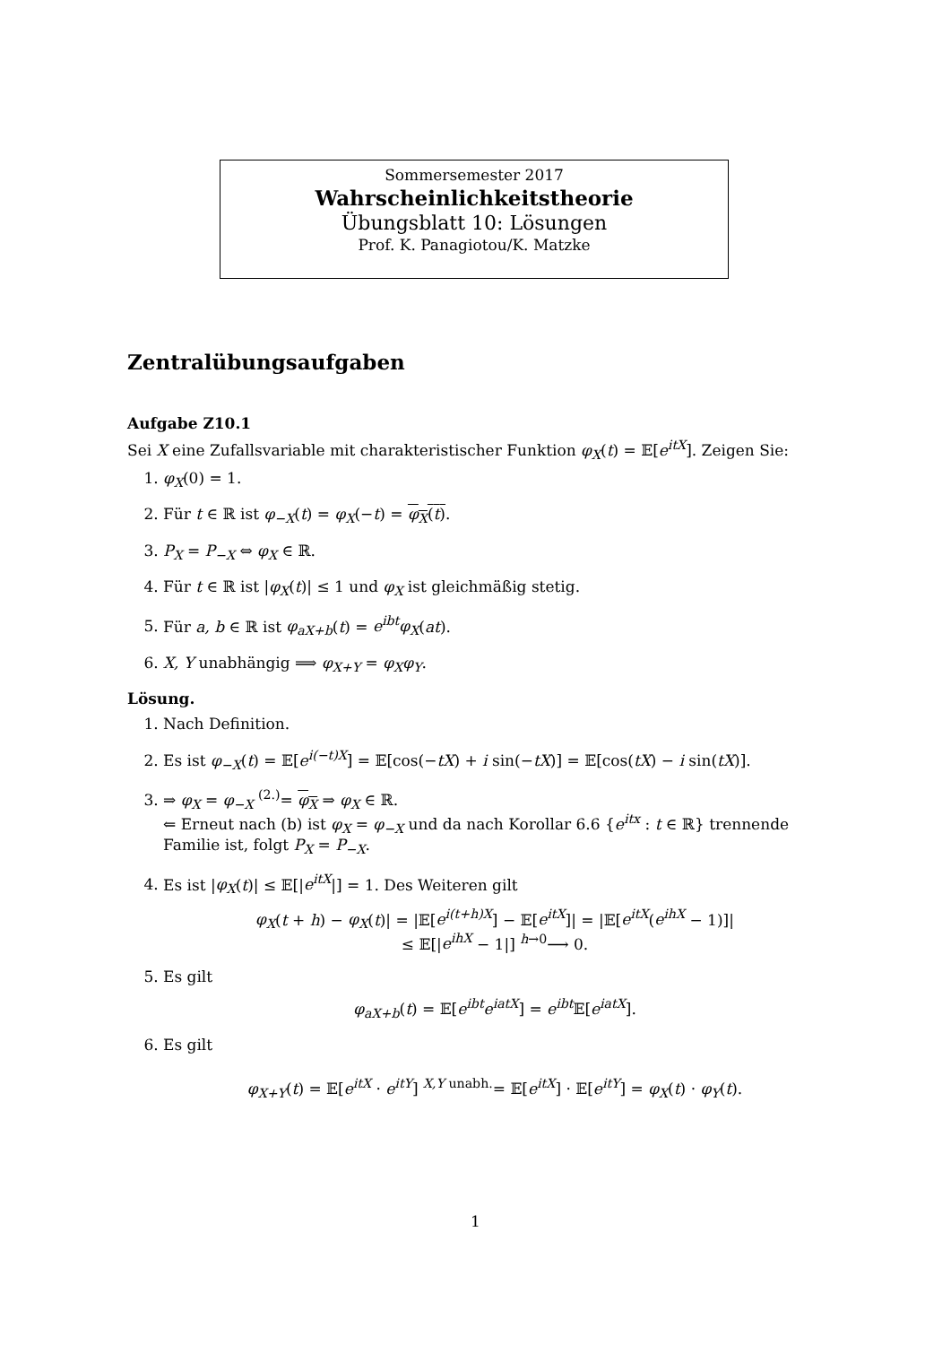Sommersemester 2017
Wahrscheinlichkeitstheorie
Übungsblatt 10: Lösungen
Prof. K. Panagiotou/K. Matzke
Zentralübungsaufgaben
Aufgabe Z10.1
Sei X eine Zufallsvariable mit charakteristischer Funktion φ<sub>X</sub>(t) = 𝔼[e<sup>itX</sup>]. Zeigen Sie:
1. φ<sub>X</sub>(0) = 1.
2. Für t ∈ ℝ ist φ<sub>−X</sub>(t) = φ<sub>X</sub>(−t) = φ<sub>X</sub>(t).
3. P<sub>X</sub> = P<sub>−X</sub> ⇔ φ<sub>X</sub> ∈ ℝ.
4. Für t ∈ ℝ ist |φ<sub>X</sub>(t)| ≤ 1 und φ<sub>X</sub> ist gleichmäßig stetig.
5. Für a, b ∈ ℝ ist φ<sub>aX+b</sub>(t) = e<sup>ibt</sup>φ<sub>X</sub>(at).
6. X, Y unabhängig ⟹ φ<sub>X+Y</sub> = φ<sub>X</sub>φ<sub>Y</sub>.
Lösung.
1. Nach Definition.
2. Es ist φ<sub>−X</sub>(t) = 𝔼[e<sup>i(−t)X</sup>] = 𝔼[cos(−tX) + i sin(−tX)] = 𝔼[cos(tX) − i sin(tX)].
3. ⇒ φ<sub>X</sub> = φ<sub>−X</sub> <sup>(2.)</sup>= φ<sub>X</sub> ⇒ φ<sub>X</sub> ∈ ℝ.
⇐ Erneut nach (b) ist φ<sub>X</sub> = φ<sub>−X</sub> und da nach Korollar 6.6 {e<sup>itx</sup> : t ∈ ℝ} trennende Familie ist, folgt P<sub>X</sub> = P<sub>−X</sub>.
4. Es ist |φ<sub>X</sub>(t)| ≤ 𝔼[|e<sup>itX</sup>|] = 1. Des Weiteren gilt
φ<sub>X</sub>(t + h) − φ<sub>X</sub>(t)| = |𝔼[e<sup>i(t+h)X</sup>] − 𝔼[e<sup>itX</sup>]| = |𝔼[e<sup>itX</sup>(e<sup>ihX</sup> − 1)]|
≤ 𝔼[|e<sup>ihX</sup> − 1|] <sup>h→0</sup>⟶ 0.
5. Es gilt
φ<sub>aX+b</sub>(t) = 𝔼[e<sup>ibt</sup>e<sup>iatX</sup>] = e<sup>ibt</sup> 𝔼[e<sup>iatX</sup>].
6. Es gilt
φ<sub>X+Y</sub>(t) = 𝔼[e<sup>itX</sup> · e<sup>itY</sup>] <sup>X,Y unabh.</sup>= 𝔼[e<sup>itX</sup>] · 𝔼[e<sup>itY</sup>] = φ<sub>X</sub>(t) · φ<sub>Y</sub>(t).
1